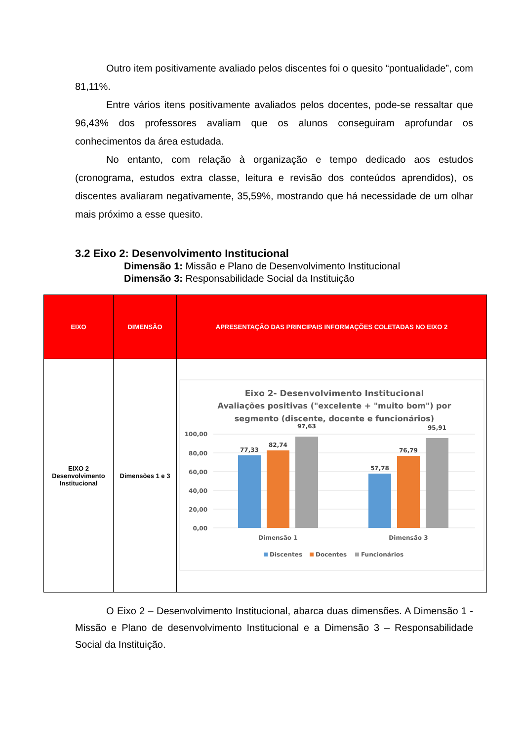Outro item positivamente avaliado pelos discentes foi o quesito “pontualidade”, com 81,11%.
Entre vários itens positivamente avaliados pelos docentes, pode-se ressaltar que 96,43% dos professores avaliam que os alunos conseguiram aprofundar os conhecimentos da área estudada.
No entanto, com relação à organização e tempo dedicado aos estudos (cronograma, estudos extra classe, leitura e revisão dos conteúdos aprendidos), os discentes avaliaram negativamente, 35,59%, mostrando que há necessidade de um olhar mais próximo a esse quesito.
3.2 Eixo 2: Desenvolvimento Institucional
Dimensão 1: Missão e Plano de Desenvolvimento Institucional
Dimensão 3: Responsabilidade Social da Instituição
| EIXO | DIMENSÃO | APRESENTAÇÃO DAS PRINCIPAIS INFORMAÇÕES COLETADAS NO EIXO 2 |
| --- | --- | --- |
| EIXO 2 Desenvolvimento Institucional | Dimensões 1 e 3 | Eixo 2- Desenvolvimento Institucional Avaliações positivas ("excelente + "muito bom") por segmento (discente, docente e funcionários) 100,00 80,00 60,00 40,00 20,00 0,00 77,33 82,74 97,63 57,78 76,79 95,91 Dimensão 1 Dimensão 3 Discentes Docentes Funcionários |
O Eixo 2 – Desenvolvimento Institucional, abarca duas dimensões. A Dimensão 1 - Missão e Plano de desenvolvimento Institucional e a Dimensão 3 – Responsabilidade Social da Instituição.